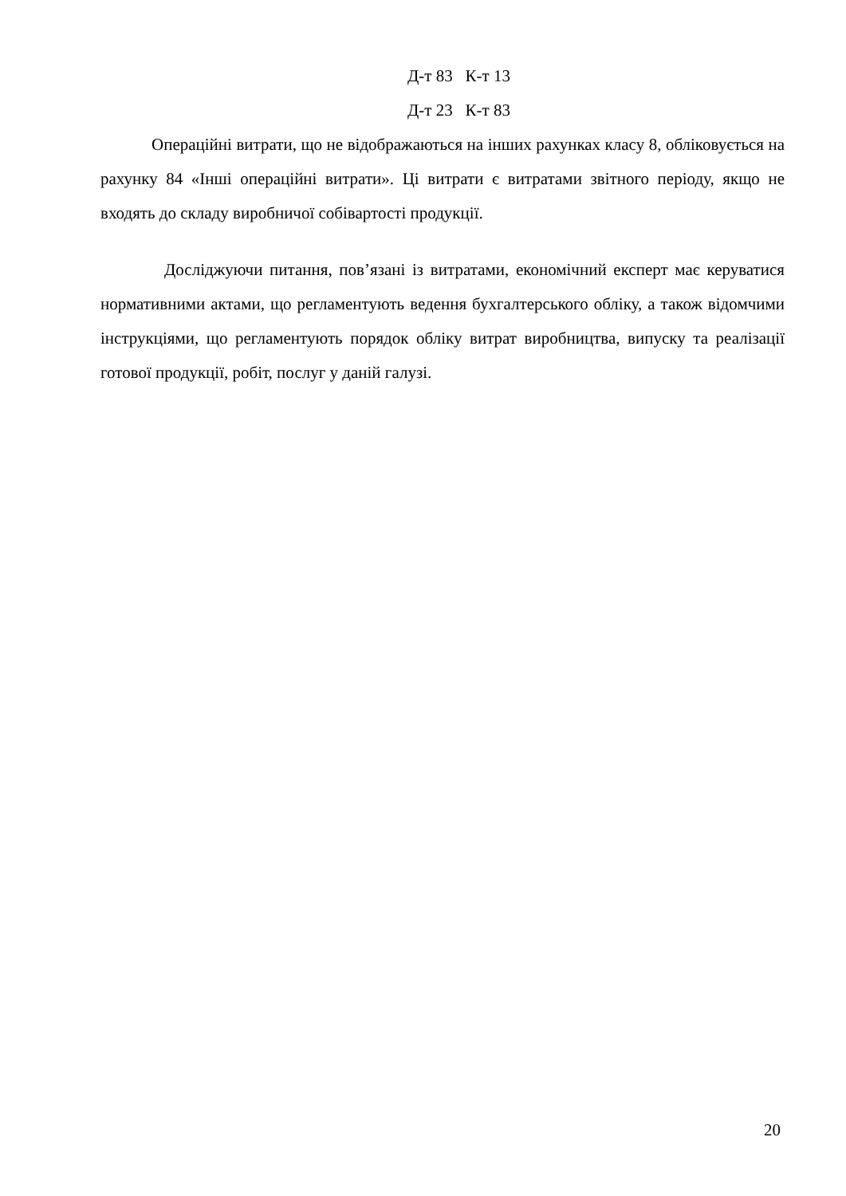Д-т 83 К-т 13
Д-т 23 К-т 83
Операційні витрати, що не відображаються на інших рахунках класу 8, обліковується на рахунку 84 «Інші операційні витрати». Ці витрати є витратами звітного періоду, якщо не входять до складу виробничої собівартості продукції.
Досліджуючи питання, пов’язані із витратами, економічний експерт має керуватися нормативними актами, що регламентують ведення бухгалтерського обліку, а також відомчими інструкціями, що регламентують порядок обліку витрат виробництва, випуску та реалізації готової продукції, робіт, послуг у даній галузі.
20